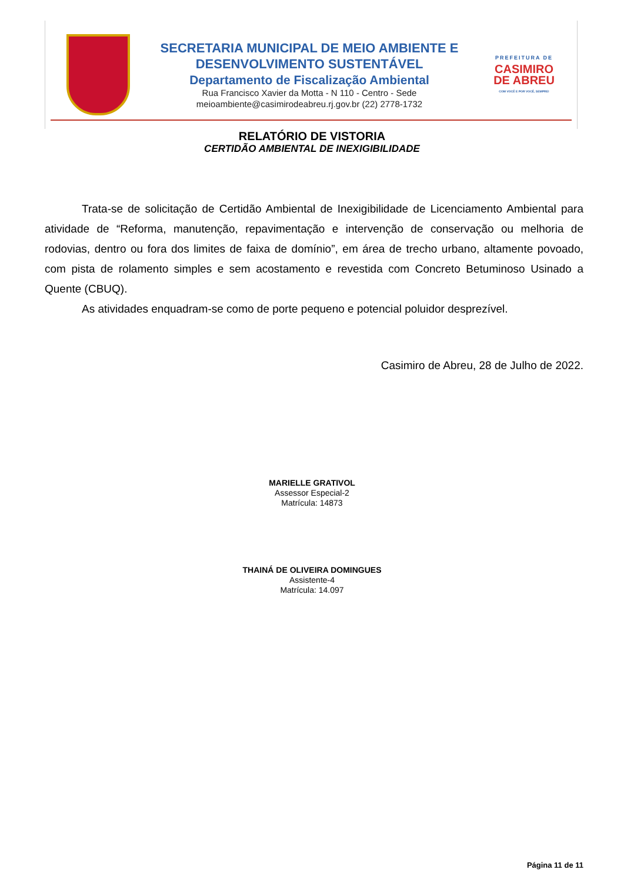SECRETARIA MUNICIPAL DE MEIO AMBIENTE E
DESENVOLVIMENTO SUSTENTÁVEL
Departamento de Fiscalização Ambiental
Rua Francisco Xavier da Motta - N 110 - Centro - Sede
meioambiente@casimirodeabreu.rj.gov.br (22) 2778-1732
PREFEITURA DE
CASIMIRO
DE ABREU
COM VOCÊ E POR VOCÊ, SEMPRE!
RELATÓRIO DE VISTORIA
CERTIDÃO AMBIENTAL DE INEXIGIBILIDADE
Trata-se de solicitação de Certidão Ambiental de Inexigibilidade de Licenciamento Ambiental para atividade de “Reforma, manutenção, repavimentação e intervenção de conservação ou melhoria de rodovias, dentro ou fora dos limites de faixa de domínio”, em área de trecho urbano, altamente povoado, com pista de rolamento simples e sem acostamento e revestida com Concreto Betuminoso Usinado a Quente (CBUQ).
As atividades enquadram-se como de porte pequeno e potencial poluidor desprezível.
Casimiro de Abreu, 28 de Julho de 2022.
MARIELLE GRATIVOL
Assessor Especial-2
Matrícula: 14873
THAINÁ DE OLIVEIRA DOMINGUES
Assistente-4
Matrícula: 14.097
Página 11 de 11